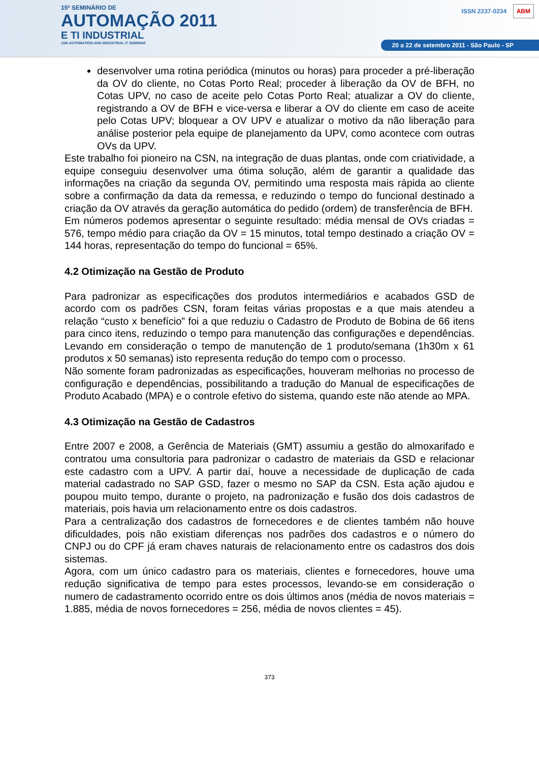15º SEMINÁRIO DE
AUTOMAÇÃO 2011
E TI INDUSTRIAL
15th AUTOMATION AND INDUSTRIAL IT SEMINAR
ISSN 2237-0234 ABM
20 a 22 de setembro 2011 - São Paulo - SP
desenvolver uma rotina periódica (minutos ou horas) para proceder a pré-liberação da OV do cliente, no Cotas Porto Real; proceder à liberação da OV de BFH, no Cotas UPV, no caso de aceite pelo Cotas Porto Real; atualizar a OV do cliente, registrando a OV de BFH e vice-versa e liberar a OV do cliente em caso de aceite pelo Cotas UPV; bloquear a OV UPV e atualizar o motivo da não liberação para análise posterior pela equipe de planejamento da UPV, como acontece com outras OVs da UPV.
Este trabalho foi pioneiro na CSN, na integração de duas plantas, onde com criatividade, a equipe conseguiu desenvolver uma ótima solução, além de garantir a qualidade das informações na criação da segunda OV, permitindo uma resposta mais rápida ao cliente sobre a confirmação da data da remessa, e reduzindo o tempo do funcional destinado a criação da OV através da geração automática do pedido (ordem) de transferência de BFH.
Em números podemos apresentar o seguinte resultado: média mensal de OVs criadas = 576, tempo médio para criação da OV = 15 minutos, total tempo destinado a criação OV = 144 horas, representação do tempo do funcional = 65%.
4.2 Otimização na Gestão de Produto
Para padronizar as especificações dos produtos intermediários e acabados GSD de acordo com os padrões CSN, foram feitas várias propostas e a que mais atendeu a relação “custo x benefício” foi a que reduziu o Cadastro de Produto de Bobina de 66 itens para cinco itens, reduzindo o tempo para manutenção das configurações e dependências. Levando em consideração o tempo de manutenção de 1 produto/semana (1h30m x 61 produtos x 50 semanas) isto representa redução do tempo com o processo.
Não somente foram padronizadas as especificações, houveram melhorias no processo de configuração e dependências, possibilitando a tradução do Manual de especificações de Produto Acabado (MPA) e o controle efetivo do sistema, quando este não atende ao MPA.
4.3 Otimização na Gestão de Cadastros
Entre 2007 e 2008, a Gerência de Materiais (GMT) assumiu a gestão do almoxarifado e contratou uma consultoria para padronizar o cadastro de materiais da GSD e relacionar este cadastro com a UPV. A partir daí, houve a necessidade de duplicação de cada material cadastrado no SAP GSD, fazer o mesmo no SAP da CSN. Esta ação ajudou e poupou muito tempo, durante o projeto, na padronização e fusão dos dois cadastros de materiais, pois havia um relacionamento entre os dois cadastros.
Para a centralização dos cadastros de fornecedores e de clientes também não houve dificuldades, pois não existiam diferenças nos padrões dos cadastros e o número do CNPJ ou do CPF já eram chaves naturais de relacionamento entre os cadastros dos dois sistemas.
Agora, com um único cadastro para os materiais, clientes e fornecedores, houve uma redução significativa de tempo para estes processos, levando-se em consideração o numero de cadastramento ocorrido entre os dois últimos anos (média de novos materiais = 1.885, média de novos fornecedores = 256, média de novos clientes = 45).
373